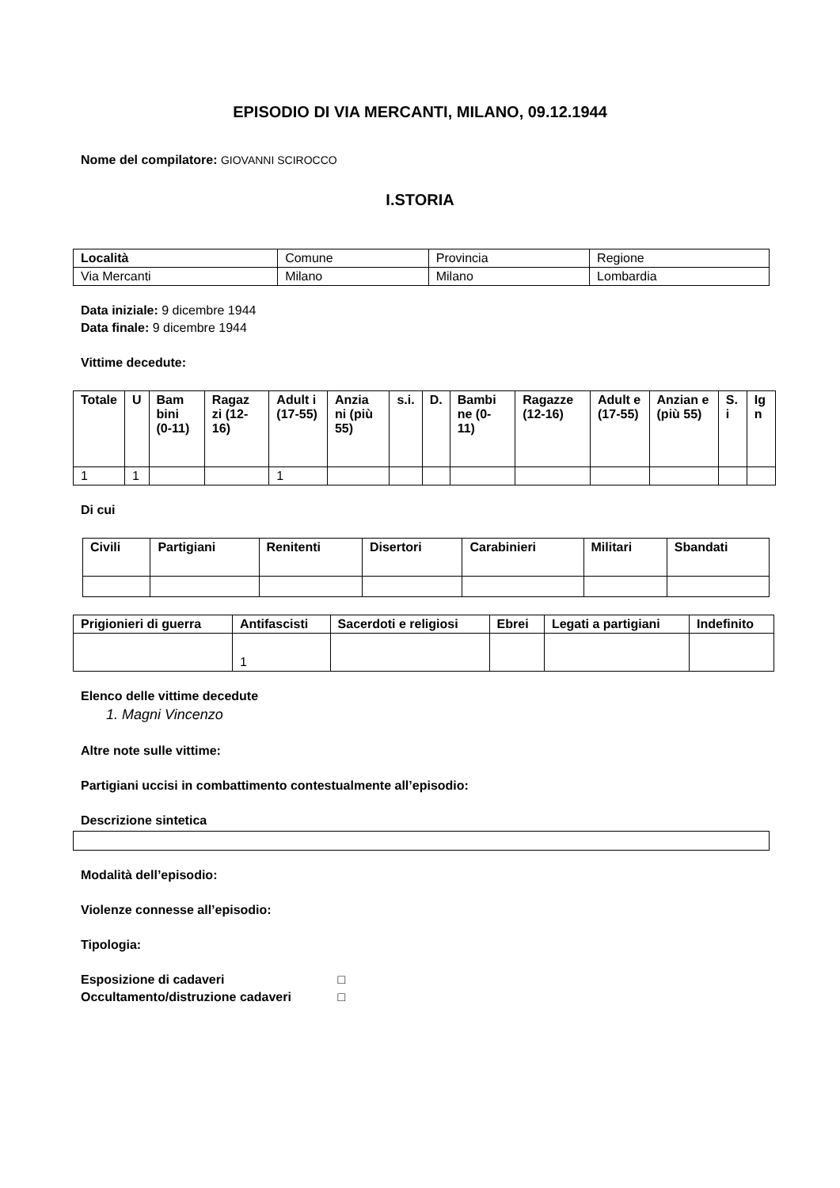EPISODIO DI VIA MERCANTI, MILANO, 09.12.1944
Nome del compilatore: GIOVANNI SCIROCCO
I.STORIA
| Località | Comune | Provincia | Regione |
| Via Mercanti | Milano | Milano | Lombardia |
Data iniziale: 9 dicembre 1944
Data finale: 9 dicembre 1944
Vittime decedute:
| Totale | U | Bam bini (0-11) | Ragaz zi (12-16) | Adult i (17-55) | Anzia ni (più 55) | s.i. | D. | Bambi ne (0-11) | Ragazze (12-16) | Adult e (17-55) | Anzian e (più 55) | S. i | Ig n |
| --- | --- | --- | --- | --- | --- | --- | --- | --- | --- | --- | --- | --- | --- |
| 1 | 1 | | | 1 | | | | | | | | | |
Di cui
| Civili | Partigiani | Renitenti | Disertori | Carabinieri | Militari | Sbandati |
| --- | --- | --- | --- | --- | --- | --- |
| Prigionieri di guerra | Antifascisti | Sacerdoti e religiosi | Ebrei | Legati a partigiani | Indefinito |
| --- | --- | --- | --- | --- | --- |
| | 1 | | | | |
Elenco delle vittime decedute
1. Magni Vincenzo
Altre note sulle vittime:
Partigiani uccisi in combattimento contestualmente all’episodio:
Descrizione sintetica
Modalità dell’episodio:
Violenze connesse all’episodio:
Tipologia:
Esposizione di cadaveri □
Occultamento/distruzione cadaveri □